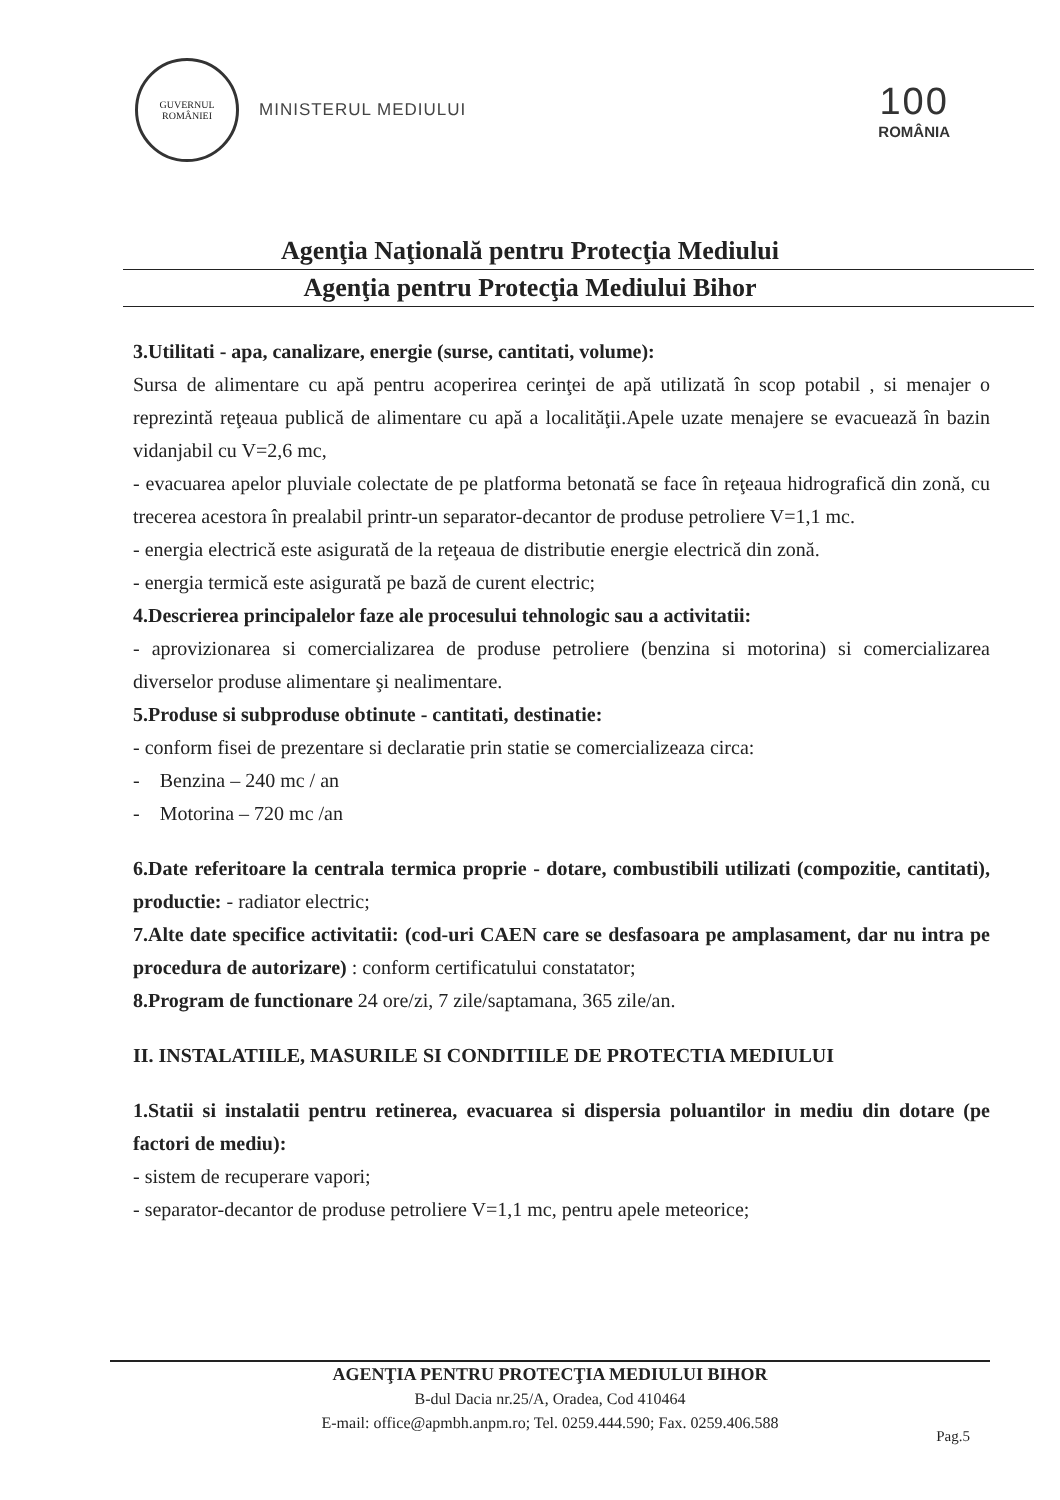GUVERNUL
ROMÂNIEI
MINISTERUL MEDIULUI
100
ROMÂNIA
Agenţia Naţională pentru Protecţia Mediului
Agenţia pentru Protecţia Mediului Bihor
3.Utilitati - apa, canalizare, energie (surse, cantitati, volume):
Sursa de alimentare cu apă pentru acoperirea cerinţei de apă utilizată în scop potabil , si menajer o reprezintă reţeaua publică de alimentare cu apă a localităţii.Apele uzate menajere se evacuează în bazin vidanjabil cu V=2,6 mc,
- evacuarea apelor pluviale colectate de pe platforma betonată se face în reţeaua hidrografică din zonă, cu trecerea acestora în prealabil printr-un separator-decantor de produse petroliere V=1,1 mc.
- energia electrică este asigurată de la reţeaua de distributie energie electrică din zonă.
- energia termică este asigurată pe bază de curent electric;
4.Descrierea principalelor faze ale procesului tehnologic sau a activitatii:
- aprovizionarea si comercializarea de produse petroliere (benzina si motorina) si comercializarea diverselor produse alimentare şi nealimentare.
5.Produse si subproduse obtinute - cantitati, destinatie:
- conform fisei de prezentare si declaratie prin statie se comercializeaza circa:
- Benzina – 240 mc / an
- Motorina – 720 mc /an
6.Date referitoare la centrala termica proprie - dotare, combustibili utilizati (compozitie, cantitati), productie: - radiator electric;
7.Alte date specifice activitatii: (cod-uri CAEN care se desfasoara pe amplasament, dar nu intra pe procedura de autorizare) : conform certificatului constatator;
8.Program de functionare 24 ore/zi, 7 zile/saptamana, 365 zile/an.
II. INSTALATIILE, MASURILE SI CONDITIILE DE PROTECTIA MEDIULUI
1.Statii si instalatii pentru retinerea, evacuarea si dispersia poluantilor in mediu din dotare (pe factori de mediu):
- sistem de recuperare vapori;
- separator-decantor de produse petroliere V=1,1 mc, pentru apele meteorice;
AGENŢIA PENTRU PROTECŢIA MEDIULUI BIHOR
B-dul Dacia nr.25/A, Oradea, Cod 410464
E-mail: office@apmbh.anpm.ro; Tel. 0259.444.590; Fax. 0259.406.588
Pag.5